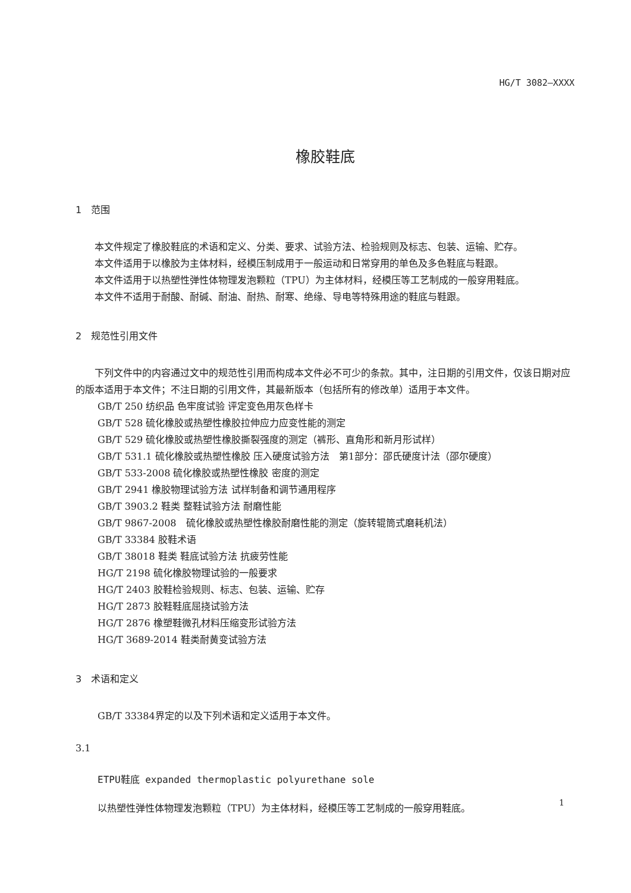HG/T 3082—XXXX
橡胶鞋底
1　范围
本文件规定了橡胶鞋底的术语和定义、分类、要求、试验方法、检验规则及标志、包装、运输、贮存。
本文件适用于以橡胶为主体材料，经模压制成用于一般运动和日常穿用的单色及多色鞋底与鞋跟。
本文件适用于以热塑性弹性体物理发泡颗粒（TPU）为主体材料，经模压等工艺制成的一般穿用鞋底。
本文件不适用于耐酸、耐碱、耐油、耐热、耐寒、绝缘、导电等特殊用途的鞋底与鞋跟。
2　规范性引用文件
下列文件中的内容通过文中的规范性引用而构成本文件必不可少的条款。其中，注日期的引用文件，仅该日期对应的版本适用于本文件；不注日期的引用文件，其最新版本（包括所有的修改单）适用于本文件。
GB/T 250 纺织品 色牢度试验 评定变色用灰色样卡
GB/T 528 硫化橡胶或热塑性橡胶拉伸应力应变性能的测定
GB/T 529 硫化橡胶或热塑性橡胶撕裂强度的测定（裤形、直角形和新月形试样）
GB/T 531.1 硫化橡胶或热塑性橡胶 压入硬度试验方法　第1部分：邵氏硬度计法（邵尔硬度）
GB/T 533-2008 硫化橡胶或热塑性橡胶 密度的测定
GB/T 2941 橡胶物理试验方法 试样制备和调节通用程序
GB/T 3903.2 鞋类 整鞋试验方法 耐磨性能
GB/T 9867-2008　硫化橡胶或热塑性橡胶耐磨性能的测定（旋转辊筒式磨耗机法）
GB/T 33384 胶鞋术语
GB/T 38018 鞋类 鞋底试验方法 抗疲劳性能
HG/T 2198 硫化橡胶物理试验的一般要求
HG/T 2403 胶鞋检验规则、标志、包装、运输、贮存
HG/T 2873 胶鞋鞋底屈挠试验方法
HG/T 2876 橡塑鞋微孔材料压缩变形试验方法
HG/T 3689-2014 鞋类耐黄变试验方法
3　术语和定义
GB/T 33384界定的以及下列术语和定义适用于本文件。
3.1
ETPU鞋底 expanded thermoplastic polyurethane sole
以热塑性弹性体物理发泡颗粒（TPU）为主体材料，经模压等工艺制成的一般穿用鞋底。
1